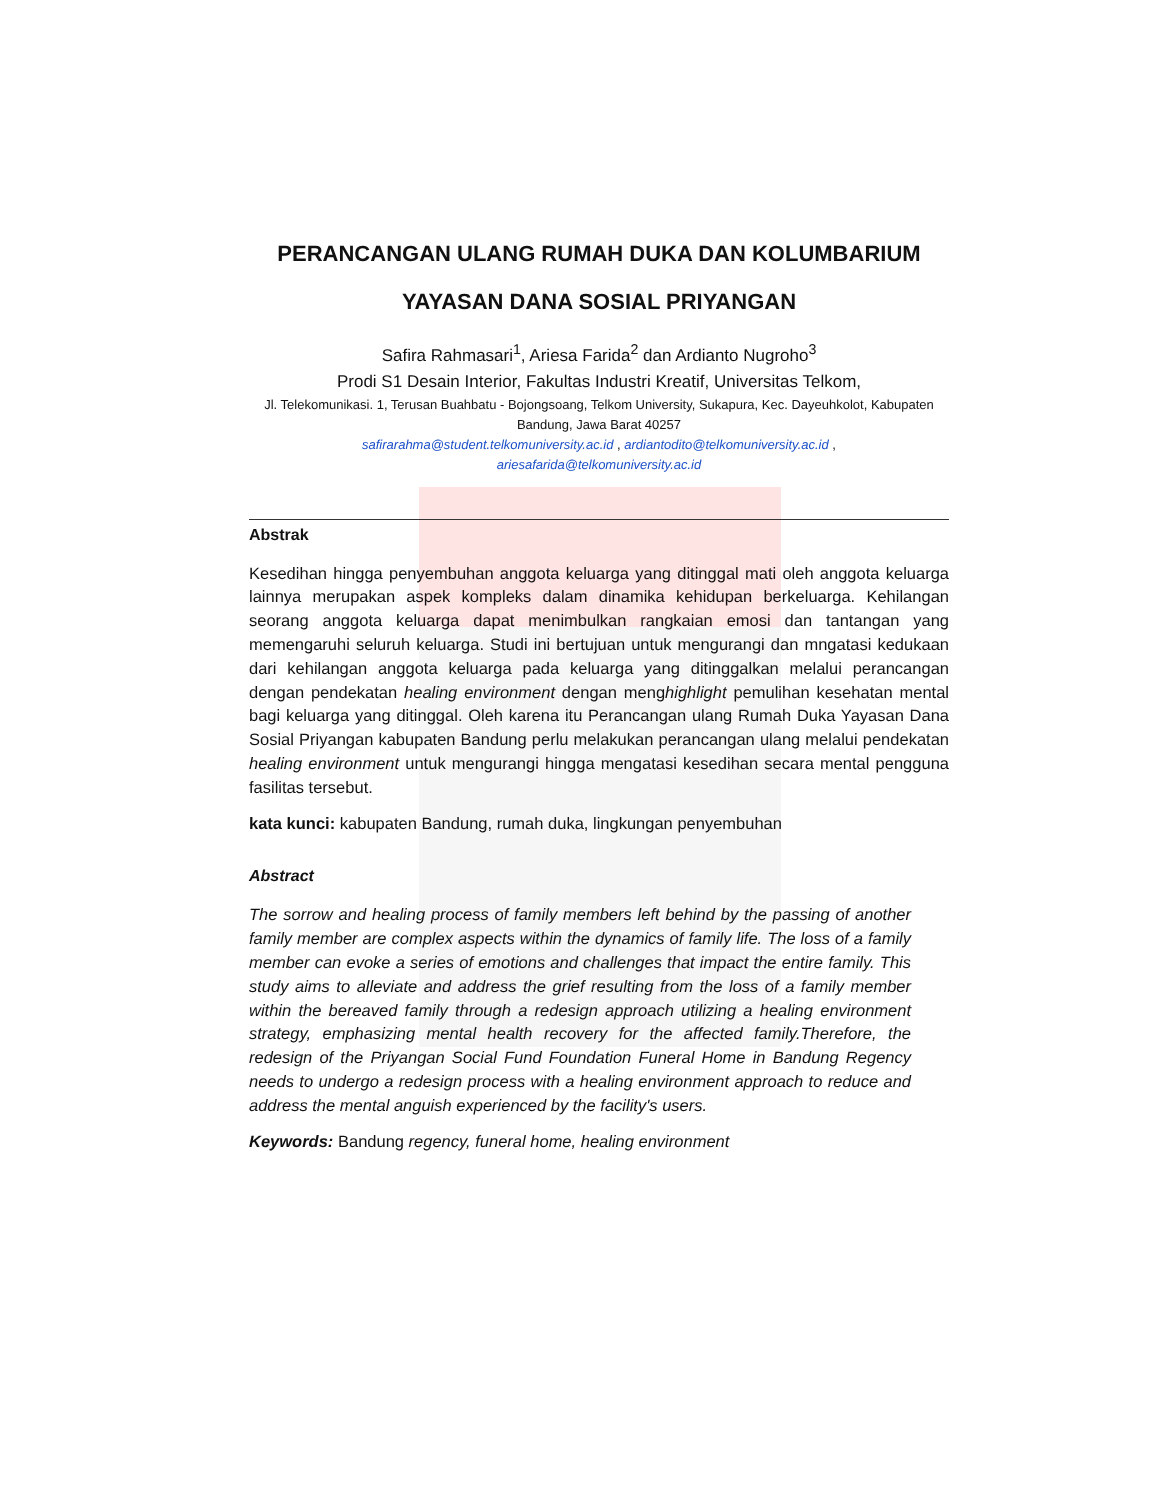PERANCANGAN ULANG RUMAH DUKA DAN KOLUMBARIUM
YAYASAN DANA SOSIAL PRIYANGAN
Safira Rahmasari<sup>1</sup>, Ariesa Farida<sup>2</sup> dan Ardianto Nugroho<sup>3</sup>
Prodi S1 Desain Interior, Fakultas Industri Kreatif, Universitas Telkom,
Jl. Telekomunikasi. 1, Terusan Buahbatu - Bojongsoang, Telkom University, Sukapura, Kec. Dayeuhkolot, Kabupaten Bandung, Jawa Barat 40257
safirarahma@student.telkomuniversity.ac.id , ardiantodito@telkomuniversity.ac.id ,
ariesafarida@telkomuniversity.ac.id
Abstrak
Kesedihan hingga penyembuhan anggota keluarga yang ditinggal mati oleh anggota keluarga lainnya merupakan aspek kompleks dalam dinamika kehidupan berkeluarga. Kehilangan seorang anggota keluarga dapat menimbulkan rangkaian emosi dan tantangan yang memengaruhi seluruh keluarga. Studi ini bertujuan untuk mengurangi dan mngatasi kedukaan dari kehilangan anggota keluarga pada keluarga yang ditinggalkan melalui perancangan dengan pendekatan healing environment dengan menghighlight pemulihan kesehatan mental bagi keluarga yang ditinggal. Oleh karena itu Perancangan ulang Rumah Duka Yayasan Dana Sosial Priyangan kabupaten Bandung perlu melakukan perancangan ulang melalui pendekatan healing environment untuk mengurangi hingga mengatasi kesedihan secara mental pengguna fasilitas tersebut.
kata kunci: kabupaten Bandung, rumah duka, lingkungan penyembuhan
Abstract
The sorrow and healing process of family members left behind by the passing of another family member are complex aspects within the dynamics of family life. The loss of a family member can evoke a series of emotions and challenges that impact the entire family. This study aims to alleviate and address the grief resulting from the loss of a family member within the bereaved family through a redesign approach utilizing a healing environment strategy, emphasizing mental health recovery for the affected family.Therefore, the redesign of the Priyangan Social Fund Foundation Funeral Home in Bandung Regency needs to undergo a redesign process with a healing environment approach to reduce and address the mental anguish experienced by the facility's users.
Keywords: Bandung regency, funeral home, healing environment